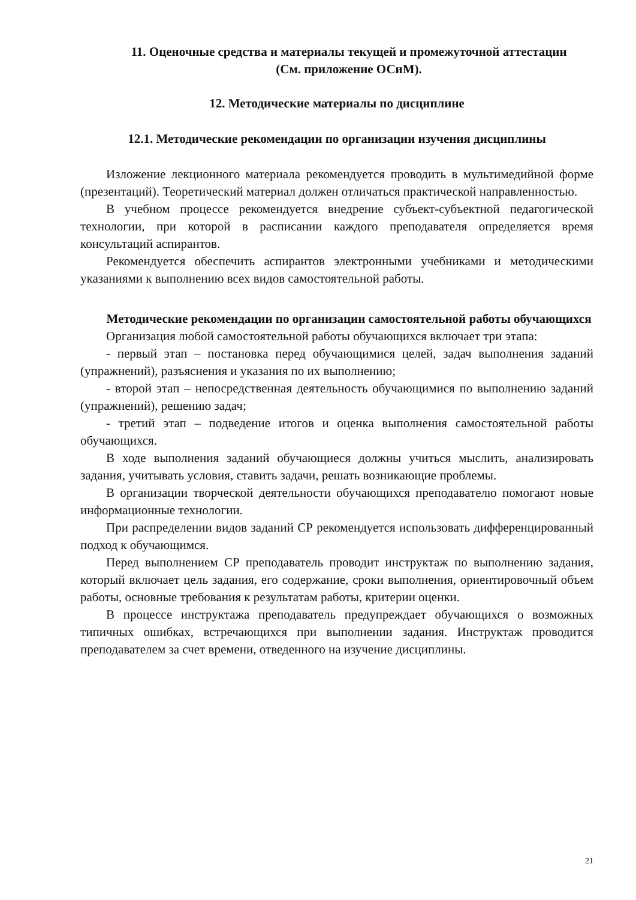11. Оценочные средства и материалы текущей и промежуточной аттестации
(См. приложение ОСиМ).
12. Методические материалы по дисциплине
12.1. Методические рекомендации по организации изучения дисциплины
Изложение лекционного материала рекомендуется проводить в мультимедийной форме (презентаций). Теоретический материал должен отличаться практической направленностью.
В учебном процессе рекомендуется внедрение субъект-субъектной педагогической технологии, при которой в расписании каждого преподавателя определяется время консультаций аспирантов.
Рекомендуется обеспечить аспирантов электронными учебниками и методическими указаниями к выполнению всех видов самостоятельной работы.
Методические рекомендации по организации самостоятельной работы обучающихся
Организация любой самостоятельной работы обучающихся включает три этапа:
- первый этап – постановка перед обучающимися целей, задач выполнения заданий (упражнений), разъяснения и указания по их выполнению;
- второй этап – непосредственная деятельность обучающимися по выполнению заданий (упражнений), решению задач;
- третий этап – подведение итогов и оценка выполнения самостоятельной работы обучающихся.
В ходе выполнения заданий обучающиеся должны учиться мыслить, анализировать задания, учитывать условия, ставить задачи, решать возникающие проблемы.
В организации творческой деятельности обучающихся преподавателю помогают новые информационные технологии.
При распределении видов заданий СР рекомендуется использовать дифференцированный подход к обучающимся.
Перед выполнением СР преподаватель проводит инструктаж по выполнению задания, который включает цель задания, его содержание, сроки выполнения, ориентировочный объем работы, основные требования к результатам работы, критерии оценки.
В процессе инструктажа преподаватель предупреждает обучающихся о возможных типичных ошибках, встречающихся при выполнении задания. Инструктаж проводится преподавателем за счет времени, отведенного на изучение дисциплины.
21